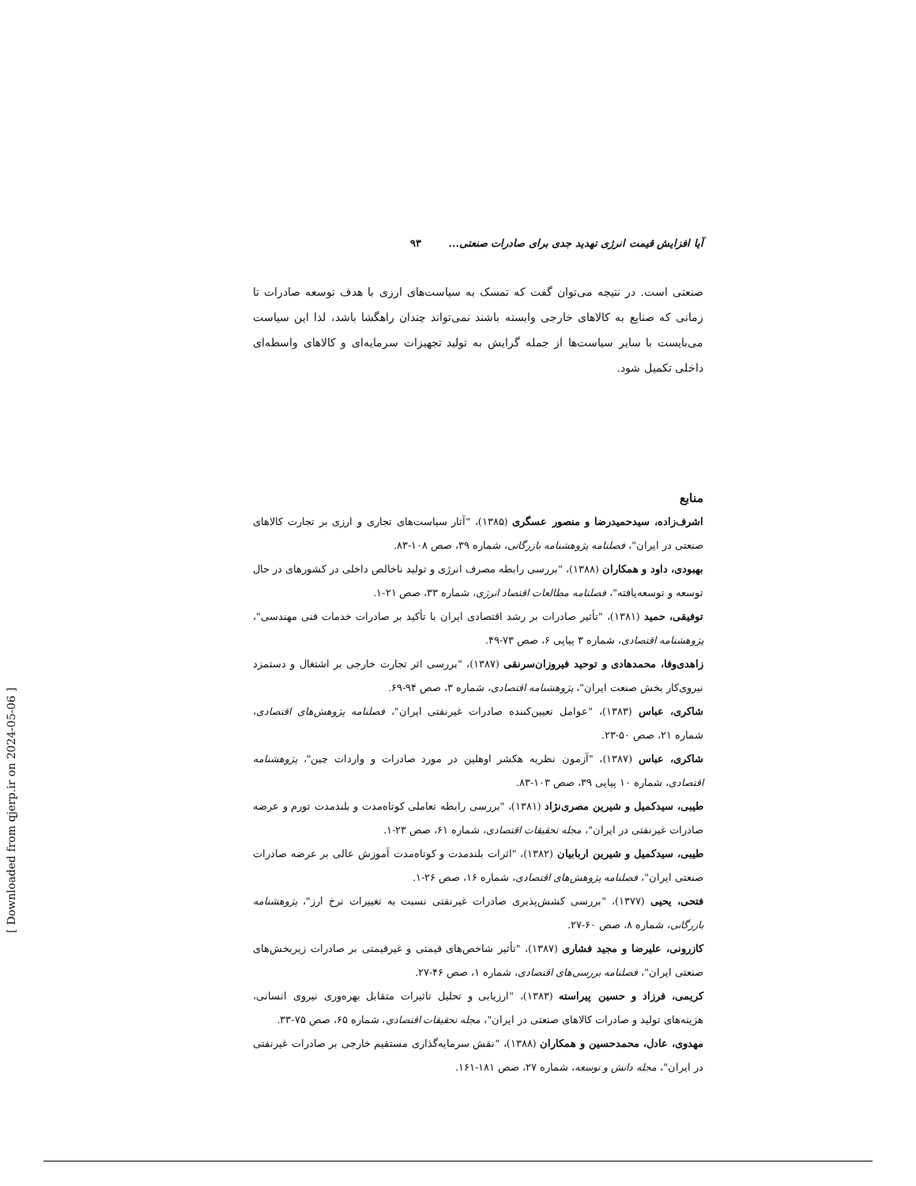آیا افزایش قیمت انرژی تهدید جدی برای صادرات صنعتی... ۹۳
صنعتی است. در نتیجه می‌توان گفت که تمسک به سیاست‌های ارزی با هدف توسعه صادرات تا زمانی که صنایع به کالاهای خارجی وابسته باشند نمی‌تواند چندان راهگشا باشد، لذا این سیاست می‌بایست با سایر سیاست‌ها از جمله گرایش به تولید تجهیزات سرمایه‌ای و کالاهای واسطه‌ای داخلی تکمیل شود.
منابع
اشرف‌زاده، سیدحمیدرضا و منصور عسگری (۱۳۸۵)، "آثار سیاست‌های تجاری و ارزی بر تجارت کالاهای صنعتی در ایران"، فصلنامه پژوهشنامه بازرگانی، شماره ۳۹، صص ۱۰۸-۸۳.
بهبودی، داود و همکاران (۱۳۸۸)، "بررسی رابطه مصرف انرژی و تولید ناخالص داخلی در کشورهای در حال توسعه و توسعه‌یافته"، فصلنامه مطالعات اقتصاد انرژی، شماره ۳۳، صص ۲۱-۱.
توفیقی، حمید (۱۳۸۱)، "تأثیر صادرات بر رشد اقتصادی ایران با تأکید بر صادرات خدمات فنی مهندسی"، پژوهشنامه اقتصادی، شماره ۳ پیاپی ۶، صص ۷۳-۴۹.
زاهدی‌وفا، محمدهادی و توحید فیروزان‌سرنقی (۱۳۸۷)، "بررسی اثر تجارت خارجی بر اشتغال و دستمزد نیروی‌کار بخش صنعت ایران"، پژوهشنامه اقتصادی، شماره ۳، صص ۹۴-۶۹.
شاکری، عباس (۱۳۸۳)، "عوامل تعیین‌کننده صادرات غیرنفتی ایران"، فصلنامه پژوهش‌های اقتصادی، شماره ۲۱، صص ۵۰-۲۳.
شاکری، عباس (۱۳۸۷)، "آزمون نظریه هکشر اوهلین در مورد صادرات و واردات چین"، پژوهشنامه اقتصادی، شماره ۱۰ پیاپی ۳۹، صص ۱۰۳-۸۳.
طیبی، سیدکمیل و شیرین مصری‌نژاد (۱۳۸۱)، "بررسی رابطه تعاملی کوتاه‌مدت و بلندمدت تورم و عرضه صادرات غیرنفتی در ایران"، مجله تحقیقات اقتصادی، شماره ۶۱، صص ۲۳-۱.
طیبی، سیدکمیل و شیرین اربابیان (۱۳۸۲)، "اثرات بلندمدت و کوتاه‌مدت آموزش عالی بر عرضه صادرات صنعتی ایران"، فصلنامه پژوهش‌های اقتصادی، شماره ۱۶، صص ۲۶-۱.
فتحی، یحیی (۱۳۷۷)، "بررسی کشش‌پذیری صادرات غیرنفتی نسبت به تغییرات نرخ ارز"، پژوهشنامه بازرگانی، شماره ۸، صص ۶۰-۲۷.
کازرونی، علیرضا و مجید فشاری (۱۳۸۷)، "تأثیر شاخص‌های قیمتی و غیرقیمتی بر صادرات زیربخش‌های صنعتی ایران"، فصلنامه بررسی‌های اقتصادی، شماره ۱، صص ۴۶-۲۷.
کریمی، فرزاد و حسین پیراسته (۱۳۸۳)، "ارزیابی و تحلیل تاثیرات متقابل بهره‌وری نیروی انسانی، هزینه‌های تولید و صادرات کالاهای صنعتی در ایران"، مجله تحقیقات اقتصادی، شماره ۶۵، صص ۷۵-۳۳.
مهدوی، عادل، محمدحسین و همکاران (۱۳۸۸)، "نقش سرمایه‌گذاری مستقیم خارجی بر صادرات غیرنفتی در ایران"، مجله دانش و توسعه، شماره ۲۷، صص ۱۸۱-۱۶۱.
[ Downloaded from qjerp.ir on 2024-05-06 ]